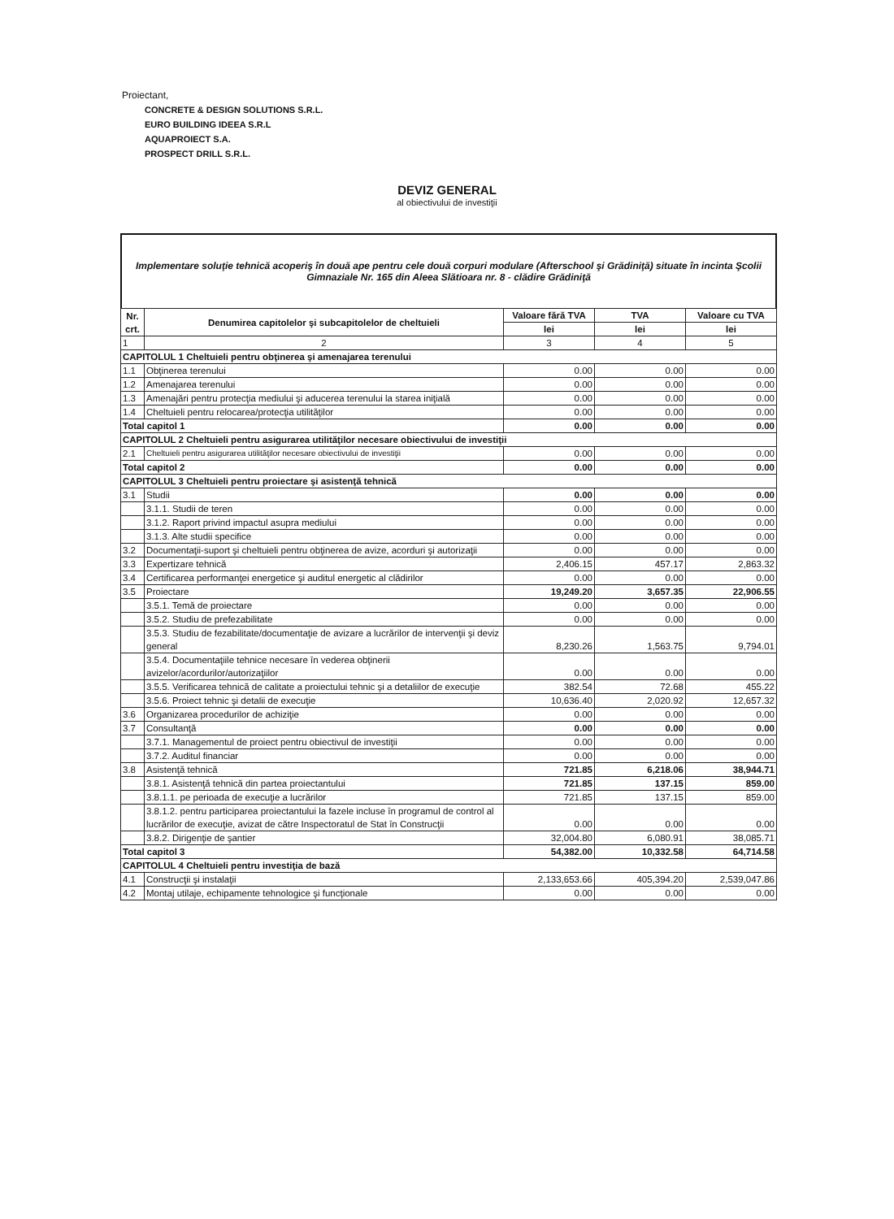Proiectant,
CONCRETE & DESIGN SOLUTIONS S.R.L.
EURO BUILDING IDEEA S.R.L
AQUAPROIECT S.A.
PROSPECT DRILL S.R.L.
DEVIZ GENERAL
al obiectivului de investiţii
Implementare soluţie tehnică acoperiş în două ape pentru cele două corpuri modulare (Afterschool şi Grădiniţă) situate în incinta Şcolii Gimnaziale Nr. 165 din Aleea Slătioara nr. 8 - clădire Grădiniţă
| Nr. crt. | Denumirea capitolelor şi subcapitolelor de cheltuieli | Valoare fără TVA | TVA | Valoare cu TVA |
| --- | --- | --- | --- | --- |
| | | lei | lei | lei |
| 1 | 2 | 3 | 4 | 5 |
| CAPITOLUL 1 Cheltuieli pentru obţinerea şi amenajarea terenului | | | | |
| 1.1 | Obţinerea terenului | 0.00 | 0.00 | 0.00 |
| 1.2 | Amenajarea terenului | 0.00 | 0.00 | 0.00 |
| 1.3 | Amenajări pentru protecţia mediului şi aducerea terenului la starea iniţială | 0.00 | 0.00 | 0.00 |
| 1.4 | Cheltuieli pentru relocarea/protecţia utilităţilor | 0.00 | 0.00 | 0.00 |
| Total capitol 1 | | 0.00 | 0.00 | 0.00 |
| CAPITOLUL 2 Cheltuieli pentru asigurarea utilităţilor necesare obiectivului de investiţii | | | | |
| 2.1 | Cheltuieli pentru asigurarea utilităţilor necesare obiectivului de investiţii | 0.00 | 0.00 | 0.00 |
| Total capitol 2 | | 0.00 | 0.00 | 0.00 |
| CAPITOLUL 3 Cheltuieli pentru proiectare şi asistenţă tehnică | | | | |
| 3.1 | Studii | 0.00 | 0.00 | 0.00 |
| | 3.1.1. Studii de teren | 0.00 | 0.00 | 0.00 |
| | 3.1.2. Raport privind impactul asupra mediului | 0.00 | 0.00 | 0.00 |
| | 3.1.3. Alte studii specifice | 0.00 | 0.00 | 0.00 |
| 3.2 | Documentaţii-suport şi cheltuieli pentru obţinerea de avize, acorduri şi autorizaţii | 0.00 | 0.00 | 0.00 |
| 3.3 | Expertizare tehnică | 2,406.15 | 457.17 | 2,863.32 |
| 3.4 | Certificarea performanţei energetice şi auditul energetic al clădirilor | 0.00 | 0.00 | 0.00 |
| 3.5 | Proiectare | 19,249.20 | 3,657.35 | 22,906.55 |
| | 3.5.1. Temă de proiectare | 0.00 | 0.00 | 0.00 |
| | 3.5.2. Studiu de prefezabilitate | 0.00 | 0.00 | 0.00 |
| | 3.5.3. Studiu de fezabilitate/documentaţie de avizare a lucrărilor de intervenţii şi deviz general | 8,230.26 | 1,563.75 | 9,794.01 |
| | 3.5.4. Documentaţiile tehnice necesare în vederea obţinerii avizelor/acordurilor/autorizaţiilor | 0.00 | 0.00 | 0.00 |
| | 3.5.5. Verificarea tehnică de calitate a proiectului tehnic şi a detaliilor de execuţie | 382.54 | 72.68 | 455.22 |
| | 3.5.6. Proiect tehnic şi detalii de execuţie | 10,636.40 | 2,020.92 | 12,657.32 |
| 3.6 | Organizarea procedurilor de achiziţie | 0.00 | 0.00 | 0.00 |
| 3.7 | Consultanţă | 0.00 | 0.00 | 0.00 |
| | 3.7.1. Managementul de proiect pentru obiectivul de investiţii | 0.00 | 0.00 | 0.00 |
| | 3.7.2. Auditul financiar | 0.00 | 0.00 | 0.00 |
| 3.8 | Asistenţă tehnică | 721.85 | 6,218.06 | 38,944.71 |
| | 3.8.1. Asistenţă tehnică din partea proiectantului | 721.85 | 137.15 | 859.00 |
| | 3.8.1.1. pe perioada de execuţie a lucrărilor | 721.85 | 137.15 | 859.00 |
| | 3.8.1.2. pentru participarea proiectantului la fazele incluse în programul de control al lucrărilor de execuţie, avizat de către Inspectoratul de Stat în Construcţii | 0.00 | 0.00 | 0.00 |
| | 3.8.2. Dirigenţie de şantier | 32,004.80 | 6,080.91 | 38,085.71 |
| Total capitol 3 | | 54,382.00 | 10,332.58 | 64,714.58 |
| CAPITOLUL 4 Cheltuieli pentru investiţia de bază | | | | |
| 4.1 | Construcţii şi instalaţii | 2,133,653.66 | 405,394.20 | 2,539,047.86 |
| 4.2 | Montaj utilaje, echipamente tehnologice şi funcţionale | 0.00 | 0.00 | 0.00 |